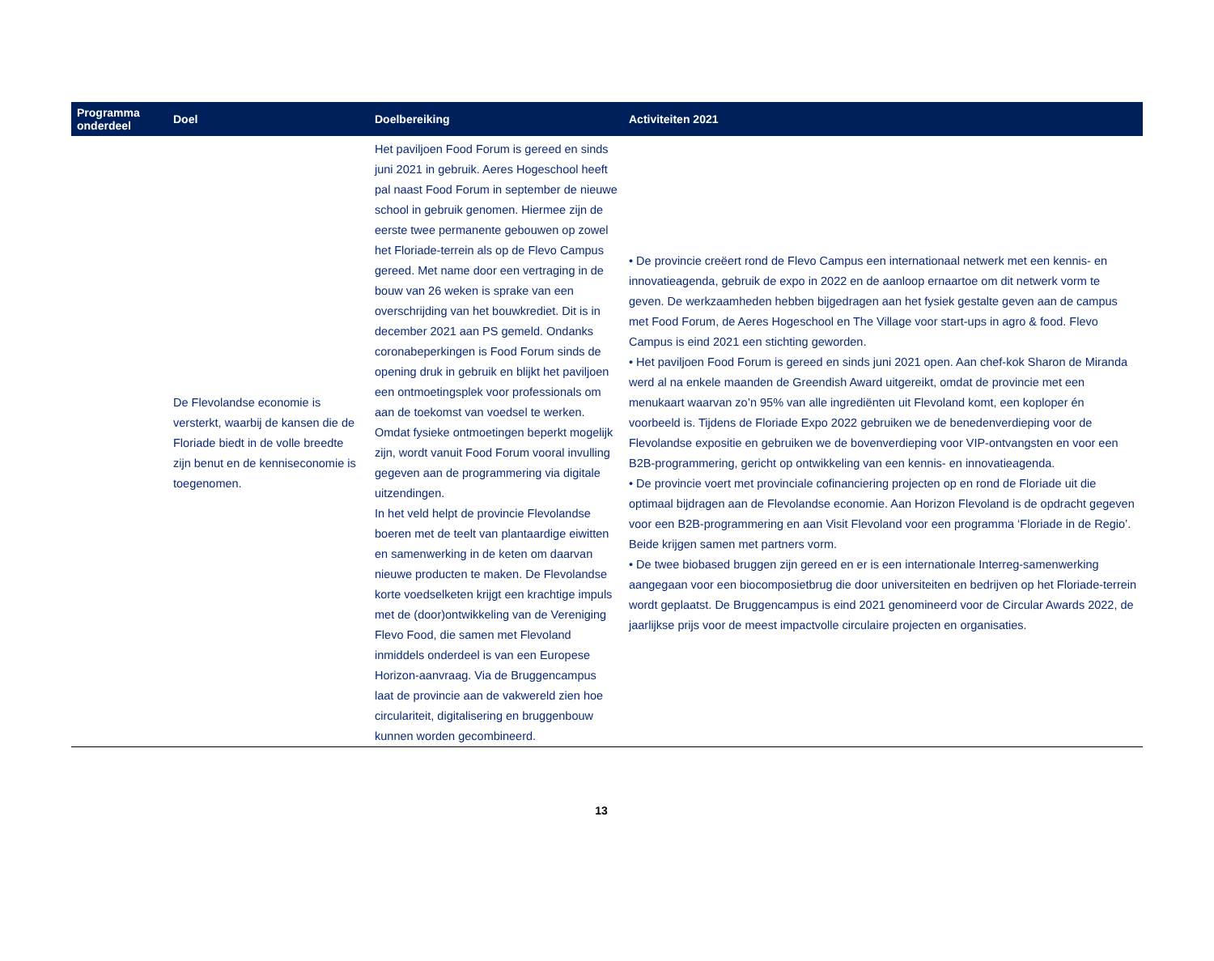| Programma onderdeel | Doel | Doelbereiking | Activiteiten 2021 |
| --- | --- | --- | --- |
| | De Flevolandse economie is versterkt, waarbij de kansen die de Floriade biedt in de volle breedte zijn benut en de kenniseconomie is toegenomen. | Het paviljoen Food Forum is gereed en sinds juni 2021 in gebruik. Aeres Hogeschool heeft pal naast Food Forum in september de nieuwe school in gebruik genomen. Hiermee zijn de eerste twee permanente gebouwen op zowel het Floriade-terrein als op de Flevo Campus gereed. Met name door een vertraging in de bouw van 26 weken is sprake van een overschrijding van het bouwkrediet. Dit is in december 2021 aan PS gemeld. Ondanks coronabeperkingen is Food Forum sinds de opening druk in gebruik en blijkt het paviljoen een ontmoetingsplek voor professionals om aan de toekomst van voedsel te werken. Omdat fysieke ontmoetingen beperkt mogelijk zijn, wordt vanuit Food Forum vooral invulling gegeven aan de programmering via digitale uitzendingen. In het veld helpt de provincie Flevolandse boeren met de teelt van plantaardige eiwitten en samenwerking in de keten om daarvan nieuwe producten te maken. De Flevolandse korte voedselketen krijgt een krachtige impuls met de (door)ontwikkeling van de Vereniging Flevo Food, die samen met Flevoland inmiddels onderdeel is van een Europese Horizon-aanvraag. Via de Bruggencampus laat de provincie aan de vakwereld zien hoe circulariteit, digitalisering en bruggenbouw kunnen worden gecombineerd. | • De provincie creëert rond de Flevo Campus een internationaal netwerk met een kennis- en innovatieagenda, gebruik de expo in 2022 en de aanloop ernaartoe om dit netwerk vorm te geven. De werkzaamheden hebben bijgedragen aan het fysiek gestalte geven aan de campus met Food Forum, de Aeres Hogeschool en The Village voor start-ups in agro & food. Flevo Campus is eind 2021 een stichting geworden. • Het paviljoen Food Forum is gereed en sinds juni 2021 open. Aan chef-kok Sharon de Miranda werd al na enkele maanden de Greendish Award uitgereikt, omdat de provincie met een menukaart waarvan zo’n 95% van alle ingrediënten uit Flevoland komt, een koploper én voorbeeld is. Tijdens de Floriade Expo 2022 gebruiken we de benedenverdieping voor de Flevolandse expositie en gebruiken we de bovenverdieping voor VIP-ontvangsten en voor een B2B-programmering, gericht op ontwikkeling van een kennis- en innovatieagenda. • De provincie voert met provinciale cofinanciering projecten op en rond de Floriade uit die optimaal bijdragen aan de Flevolandse economie. Aan Horizon Flevoland is de opdracht gegeven voor een B2B-programmering en aan Visit Flevoland voor een programma ‘Floriade in de Regio’. Beide krijgen samen met partners vorm. • De twee biobased bruggen zijn gereed en er is een internationale Interreg-samenwerking aangegaan voor een biocomposietbrug die door universiteiten en bedrijven op het Floriade-terrein wordt geplaatst. De Bruggencampus is eind 2021 genomineerd voor de Circular Awards 2022, de jaarlijkse prijs voor de meest impactvolle circulaire projecten en organisaties. |
13